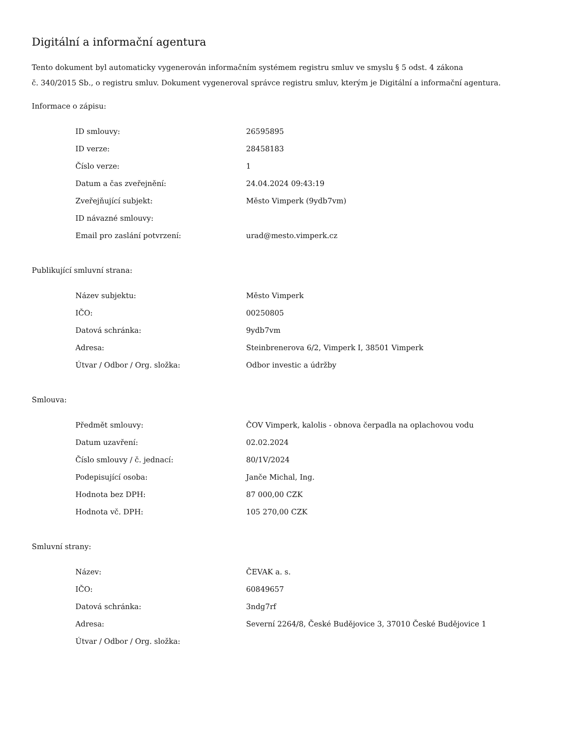Digitální a informační agentura
Tento dokument byl automaticky vygenerován informačním systémem registru smluv ve smyslu § 5 odst. 4 zákona
č. 340/2015 Sb., o registru smluv. Dokument vygeneroval správce registru smluv, kterým je Digitální a informační agentura.
Informace o zápisu:
| ID smlouvy: | 26595895 |
| ID verze: | 28458183 |
| Číslo verze: | 1 |
| Datum a čas zveřejnění: | 24.04.2024 09:43:19 |
| Zveřejňující subjekt: | Město Vimperk (9ydb7vm) |
| ID návazné smlouvy: | |
| Email pro zaslání potvrzení: | urad@mesto.vimperk.cz |
Publikující smluvní strana:
| Název subjektu: | Město Vimperk |
| IČO: | 00250805 |
| Datová schránka: | 9ydb7vm |
| Adresa: | Steinbrenerova 6/2, Vimperk I, 38501 Vimperk |
| Útvar / Odbor / Org. složka: | Odbor investic a údržby |
Smlouva:
| Předmět smlouvy: | ČOV Vimperk, kalolis - obnova čerpadla na oplachovou vodu |
| Datum uzavření: | 02.02.2024 |
| Číslo smlouvy / č. jednací: | 80/1V/2024 |
| Podepisující osoba: | Janče Michal, Ing. |
| Hodnota bez DPH: | 87 000,00 CZK |
| Hodnota vč. DPH: | 105 270,00 CZK |
Smluvní strany:
| Název: | ČEVAK a. s. |
| IČO: | 60849657 |
| Datová schránka: | 3ndg7rf |
| Adresa: | Severní 2264/8, České Budějovice 3, 37010 České Budějovice 1 |
| Útvar / Odbor / Org. složka: | |